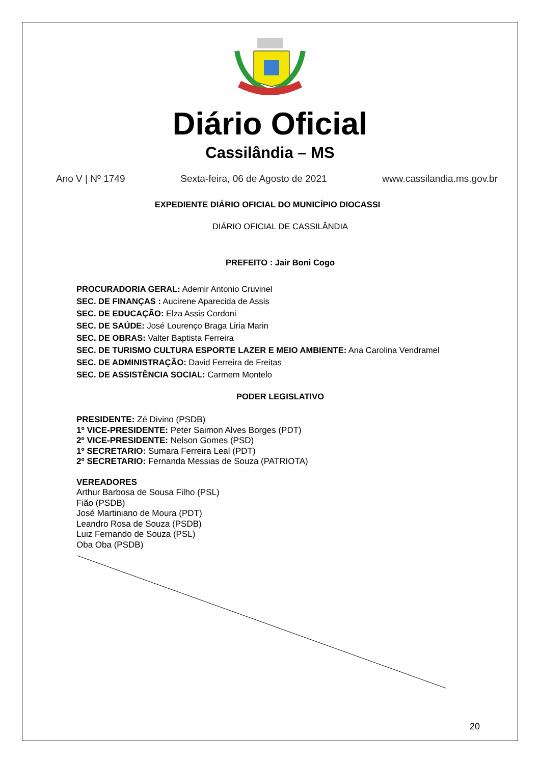Diário Oficial
Cassilândia – MS
Ano V | Nº 1749 Sexta-feira, 06 de Agosto de 2021 www.cassilandia.ms.gov.br
EXPEDIENTE DIÁRIO OFICIAL DO MUNICÍPIO DIOCASSI
DIÁRIO OFICIAL DE CASSILÂNDIA
PREFEITO : Jair Boni Cogo
PROCURADORIA GERAL: Ademir Antonio Cruvinel
SEC. DE FINANÇAS : Aucirene Aparecida de Assis
SEC. DE EDUCAÇÃO: Elza Assis Cordoni
SEC. DE SAÚDE: José Lourenço Braga Liria Marin
SEC. DE OBRAS: Valter Baptista Ferreira
SEC. DE TURISMO CULTURA ESPORTE LAZER E MEIO AMBIENTE: Ana Carolina Vendramel
SEC. DE ADMINISTRAÇÃO: David Ferreira de Freitas
SEC. DE ASSISTÊNCIA SOCIAL: Carmem Montelo
PODER LEGISLATIVO
PRESIDENTE: Zé Divino (PSDB)
1º VICE-PRESIDENTE: Peter Saimon Alves Borges (PDT)
2º VICE-PRESIDENTE: Nelson Gomes (PSD)
1º SECRETARIO: Sumara Ferreira Leal (PDT)
2º SECRETARIO: Fernanda Messias de Souza (PATRIOTA)
VEREADORES
Arthur Barbosa de Sousa Filho (PSL)
Fião (PSDB)
José Martiniano de Moura (PDT)
Leandro Rosa de Souza (PSDB)
Luiz Fernando de Souza (PSL)
Oba Oba (PSDB)
20